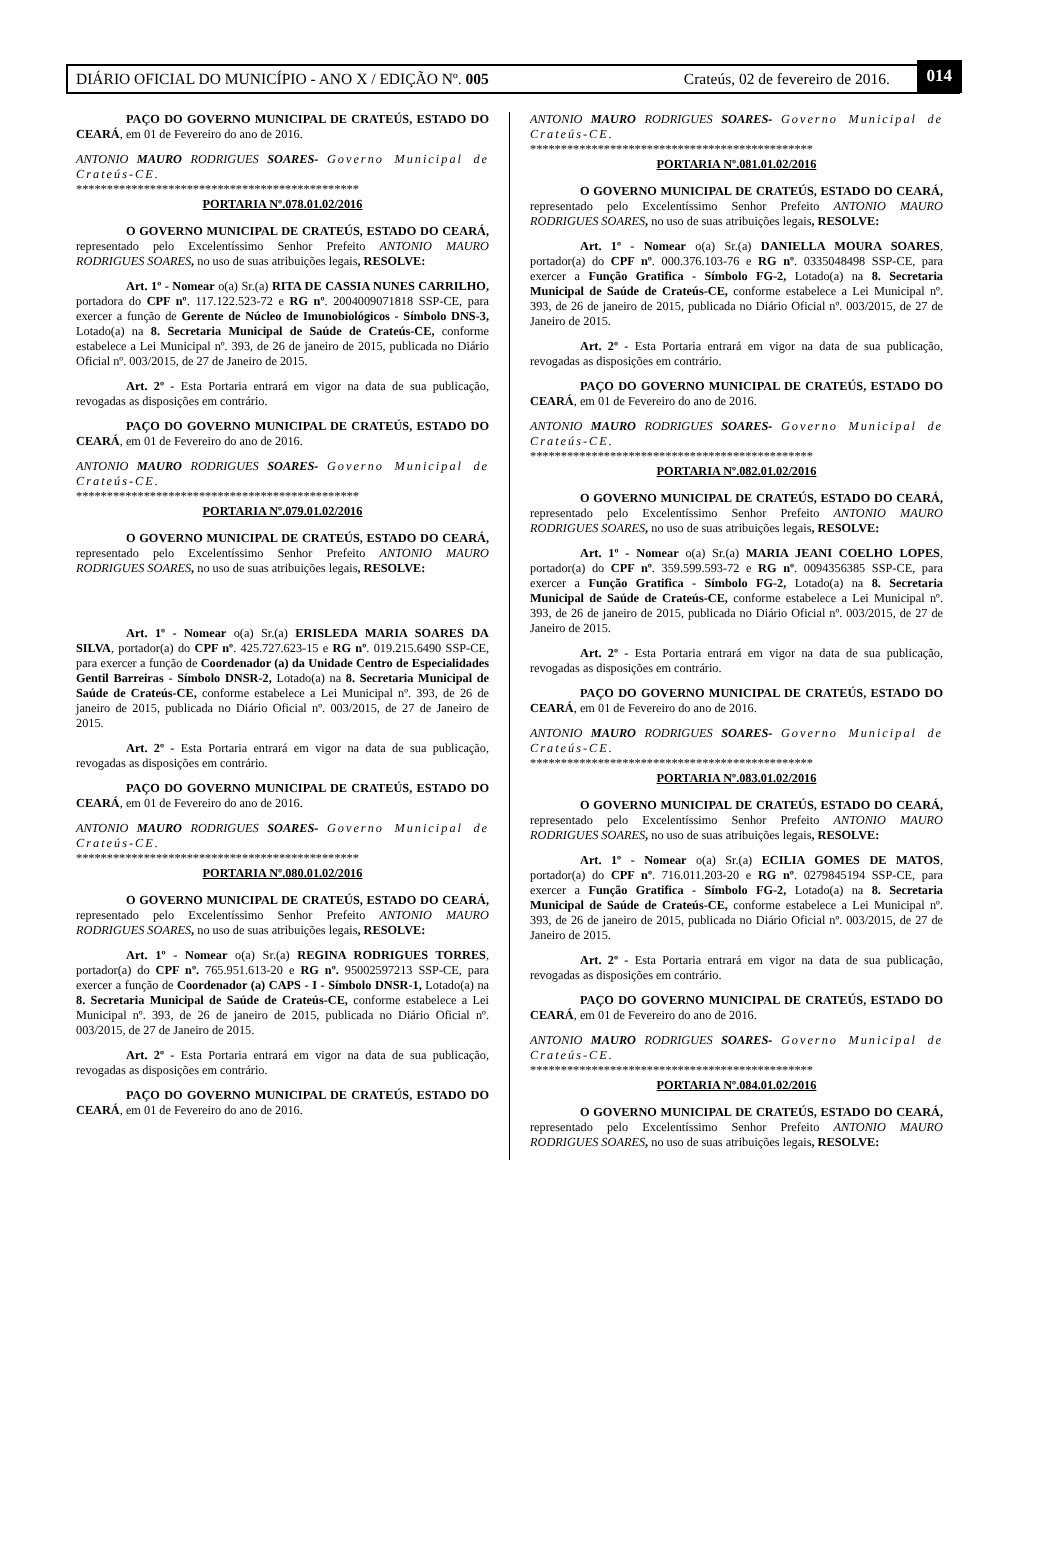DIÁRIO OFICIAL DO MUNICÍPIO - ANO X / EDIÇÃO Nº. 005 Crateús, 02 de fevereiro de 2016. 014
PAÇO DO GOVERNO MUNICIPAL DE CRATEÚS, ESTADO DO CEARÁ, em 01 de Fevereiro do ano de 2016.
ANTONIO MAURO RODRIGUES SOARES- Governo Municipal de Crateús-CE.
**********************************************
PORTARIA Nº.078.01.02/2016
O GOVERNO MUNICIPAL DE CRATEÚS, ESTADO DO CEARÁ, representado pelo Excelentíssimo Senhor Prefeito ANTONIO MAURO RODRIGUES SOARES, no uso de suas atribuições legais, RESOLVE:
Art. 1º - Nomear o(a) Sr.(a) RITA DE CASSIA NUNES CARRILHO, portadora do CPF nº. 117.122.523-72 e RG nº. 2004009071818 SSP-CE, para exercer a função de Gerente de Núcleo de Imunobiológicos - Símbolo DNS-3, Lotado(a) na 8. Secretaria Municipal de Saúde de Crateús-CE, conforme estabelece a Lei Municipal nº. 393, de 26 de janeiro de 2015, publicada no Diário Oficial nº. 003/2015, de 27 de Janeiro de 2015.
Art. 2º - Esta Portaria entrará em vigor na data de sua publicação, revogadas as disposições em contrário.
PAÇO DO GOVERNO MUNICIPAL DE CRATEÚS, ESTADO DO CEARÁ, em 01 de Fevereiro do ano de 2016.
ANTONIO MAURO RODRIGUES SOARES- Governo Municipal de Crateús-CE.
**********************************************
PORTARIA Nº.079.01.02/2016
O GOVERNO MUNICIPAL DE CRATEÚS, ESTADO DO CEARÁ, representado pelo Excelentíssimo Senhor Prefeito ANTONIO MAURO RODRIGUES SOARES, no uso de suas atribuições legais, RESOLVE:
Art. 1º - Nomear o(a) Sr.(a) ERISLEDA MARIA SOARES DA SILVA, portador(a) do CPF nº. 425.727.623-15 e RG nº. 019.215.6490 SSP-CE, para exercer a função de Coordenador (a) da Unidade Centro de Especialidades Gentil Barreiras - Símbolo DNSR-2, Lotado(a) na 8. Secretaria Municipal de Saúde de Crateús-CE, conforme estabelece a Lei Municipal nº. 393, de 26 de janeiro de 2015, publicada no Diário Oficial nº. 003/2015, de 27 de Janeiro de 2015.
Art. 2º - Esta Portaria entrará em vigor na data de sua publicação, revogadas as disposições em contrário.
PAÇO DO GOVERNO MUNICIPAL DE CRATEÚS, ESTADO DO CEARÁ, em 01 de Fevereiro do ano de 2016.
ANTONIO MAURO RODRIGUES SOARES- Governo Municipal de Crateús-CE.
**********************************************
PORTARIA Nº.080.01.02/2016
O GOVERNO MUNICIPAL DE CRATEÚS, ESTADO DO CEARÁ, representado pelo Excelentíssimo Senhor Prefeito ANTONIO MAURO RODRIGUES SOARES, no uso de suas atribuições legais, RESOLVE:
Art. 1º - Nomear o(a) Sr.(a) REGINA RODRIGUES TORRES, portador(a) do CPF nº. 765.951.613-20 e RG nº. 95002597213 SSP-CE, para exercer a função de Coordenador (a) CAPS - I - Símbolo DNSR-1, Lotado(a) na 8. Secretaria Municipal de Saúde de Crateús-CE, conforme estabelece a Lei Municipal nº. 393, de 26 de janeiro de 2015, publicada no Diário Oficial nº. 003/2015, de 27 de Janeiro de 2015.
Art. 2º - Esta Portaria entrará em vigor na data de sua publicação, revogadas as disposições em contrário.
PAÇO DO GOVERNO MUNICIPAL DE CRATEÚS, ESTADO DO CEARÁ, em 01 de Fevereiro do ano de 2016.
ANTONIO MAURO RODRIGUES SOARES- Governo Municipal de Crateús-CE.
**********************************************
PORTARIA Nº.081.01.02/2016
O GOVERNO MUNICIPAL DE CRATEÚS, ESTADO DO CEARÁ, representado pelo Excelentíssimo Senhor Prefeito ANTONIO MAURO RODRIGUES SOARES, no uso de suas atribuições legais, RESOLVE:
Art. 1º - Nomear o(a) Sr.(a) DANIELLA MOURA SOARES, portador(a) do CPF nº. 000.376.103-76 e RG nº. 0335048498 SSP-CE, para exercer a Função Gratifica - Símbolo FG-2, Lotado(a) na 8. Secretaria Municipal de Saúde de Crateús-CE, conforme estabelece a Lei Municipal nº. 393, de 26 de janeiro de 2015, publicada no Diário Oficial nº. 003/2015, de 27 de Janeiro de 2015.
Art. 2º - Esta Portaria entrará em vigor na data de sua publicação, revogadas as disposições em contrário.
PAÇO DO GOVERNO MUNICIPAL DE CRATEÚS, ESTADO DO CEARÁ, em 01 de Fevereiro do ano de 2016.
ANTONIO MAURO RODRIGUES SOARES- Governo Municipal de Crateús-CE.
**********************************************
PORTARIA Nº.082.01.02/2016
O GOVERNO MUNICIPAL DE CRATEÚS, ESTADO DO CEARÁ, representado pelo Excelentíssimo Senhor Prefeito ANTONIO MAURO RODRIGUES SOARES, no uso de suas atribuições legais, RESOLVE:
Art. 1º - Nomear o(a) Sr.(a) MARIA JEANI COELHO LOPES, portador(a) do CPF nº. 359.599.593-72 e RG nº. 0094356385 SSP-CE, para exercer a Função Gratifica - Símbolo FG-2, Lotado(a) na 8. Secretaria Municipal de Saúde de Crateús-CE, conforme estabelece a Lei Municipal nº. 393, de 26 de janeiro de 2015, publicada no Diário Oficial nº. 003/2015, de 27 de Janeiro de 2015.
Art. 2º - Esta Portaria entrará em vigor na data de sua publicação, revogadas as disposições em contrário.
PAÇO DO GOVERNO MUNICIPAL DE CRATEÚS, ESTADO DO CEARÁ, em 01 de Fevereiro do ano de 2016.
ANTONIO MAURO RODRIGUES SOARES- Governo Municipal de Crateús-CE.
**********************************************
PORTARIA Nº.083.01.02/2016
O GOVERNO MUNICIPAL DE CRATEÚS, ESTADO DO CEARÁ, representado pelo Excelentíssimo Senhor Prefeito ANTONIO MAURO RODRIGUES SOARES, no uso de suas atribuições legais, RESOLVE:
Art. 1º - Nomear o(a) Sr.(a) ECILIA GOMES DE MATOS, portador(a) do CPF nº. 716.011.203-20 e RG nº. 0279845194 SSP-CE, para exercer a Função Gratifica - Símbolo FG-2, Lotado(a) na 8. Secretaria Municipal de Saúde de Crateús-CE, conforme estabelece a Lei Municipal nº. 393, de 26 de janeiro de 2015, publicada no Diário Oficial nº. 003/2015, de 27 de Janeiro de 2015.
Art. 2º - Esta Portaria entrará em vigor na data de sua publicação, revogadas as disposições em contrário.
PAÇO DO GOVERNO MUNICIPAL DE CRATEÚS, ESTADO DO CEARÁ, em 01 de Fevereiro do ano de 2016.
ANTONIO MAURO RODRIGUES SOARES- Governo Municipal de Crateús-CE.
**********************************************
PORTARIA Nº.084.01.02/2016
O GOVERNO MUNICIPAL DE CRATEÚS, ESTADO DO CEARÁ, representado pelo Excelentíssimo Senhor Prefeito ANTONIO MAURO RODRIGUES SOARES, no uso de suas atribuições legais, RESOLVE: